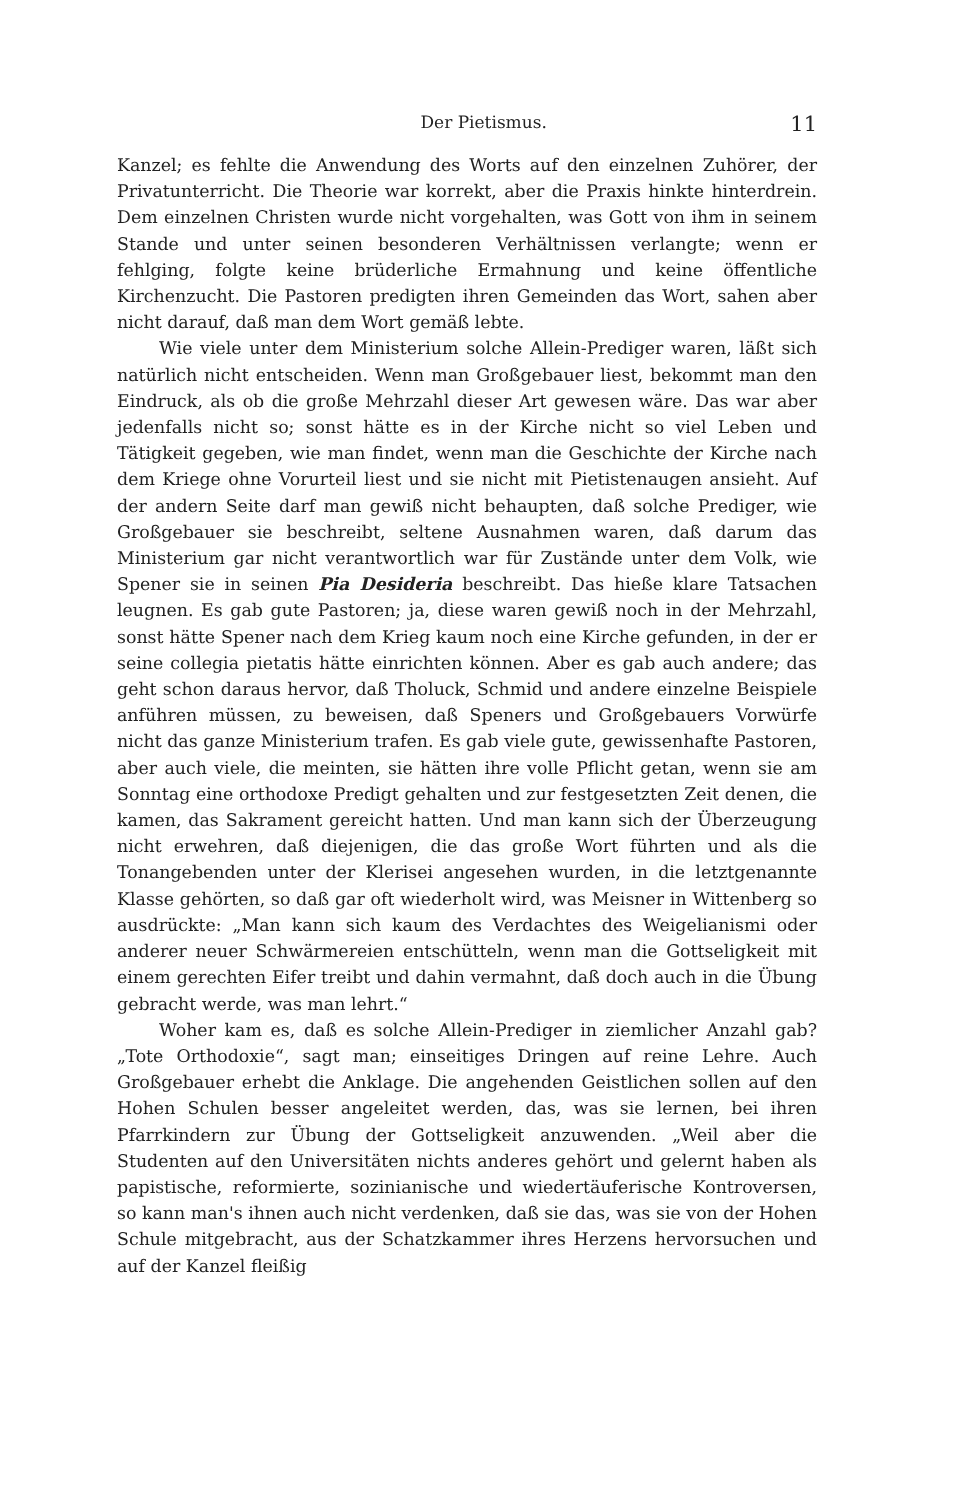Der Pietismus. 11
Kanzel; es fehlte die Anwendung des Worts auf den einzelnen Zuhörer, der Privatunterricht. Die Theorie war korrekt, aber die Praxis hinkte hinterdrein. Dem einzelnen Christen wurde nicht vorgehalten, was Gott von ihm in seinem Stande und unter seinen besonderen Verhältnissen verlangte; wenn er fehlging, folgte keine brüderliche Ermahnung und keine öffentliche Kirchenzucht. Die Pastoren predigten ihren Gemeinden das Wort, sahen aber nicht darauf, daß man dem Wort gemäß lebte.
Wie viele unter dem Ministerium solche Allein-Prediger waren, läßt sich natürlich nicht entscheiden. Wenn man Großgebauer liest, bekommt man den Eindruck, als ob die große Mehrzahl dieser Art gewesen wäre. Das war aber jedenfalls nicht so; sonst hätte es in der Kirche nicht so viel Leben und Tätigkeit gegeben, wie man findet, wenn man die Geschichte der Kirche nach dem Kriege ohne Vorurteil liest und sie nicht mit Pietistenaugen ansieht. Auf der andern Seite darf man gewiß nicht behaupten, daß solche Prediger, wie Großgebauer sie beschreibt, seltene Ausnahmen waren, daß darum das Ministerium gar nicht verantwortlich war für Zustände unter dem Volk, wie Spener sie in seinen Pia Desideria beschreibt. Das hieße klare Tatsachen leugnen. Es gab gute Pastoren; ja, diese waren gewiß noch in der Mehrzahl, sonst hätte Spener nach dem Krieg kaum noch eine Kirche gefunden, in der er seine collegia pietatis hätte einrichten können. Aber es gab auch andere; das geht schon daraus hervor, daß Tholuck, Schmid und andere einzelne Beispiele anführen müssen, zu beweisen, daß Speners und Großgebauers Vorwürfe nicht das ganze Ministerium trafen. Es gab viele gute, gewissenhafte Pastoren, aber auch viele, die meinten, sie hätten ihre volle Pflicht getan, wenn sie am Sonntag eine orthodoxe Predigt gehalten und zur festgesetzten Zeit denen, die kamen, das Sakrament gereicht hatten. Und man kann sich der Überzeugung nicht erwehren, daß diejenigen, die das große Wort führten und als die Tonangebenden unter der Klerisei angesehen wurden, in die letztgenannte Klasse gehörten, so daß gar oft wiederholt wird, was Meisner in Wittenberg so ausdrückte: „Man kann sich kaum des Verdachtes des Weigelianismi oder anderer neuer Schwärmereien entschütteln, wenn man die Gottseligkeit mit einem gerechten Eifer treibt und dahin vermahnt, daß doch auch in die Übung gebracht werde, was man lehrt.“
Woher kam es, daß es solche Allein-Prediger in ziemlicher Anzahl gab? „Tote Orthodoxie“, sagt man; einseitiges Dringen auf reine Lehre. Auch Großgebauer erhebt die Anklage. Die angehenden Geistlichen sollen auf den Hohen Schulen besser angeleitet werden, das, was sie lernen, bei ihren Pfarrkindern zur Übung der Gottseligkeit anzuwenden. „Weil aber die Studenten auf den Universitäten nichts anderes gehört und gelernt haben als papistische, reformierte, sozinianische und wiedertäuferische Kontroversen, so kann man's ihnen auch nicht verdenken, daß sie das, was sie von der Hohen Schule mitgebracht, aus der Schatzkammer ihres Herzens hervorsuchen und auf der Kanzel fleißig